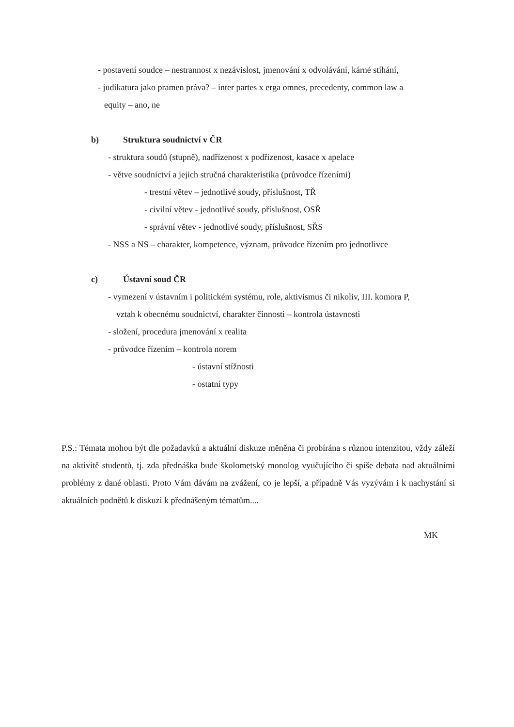- postavení soudce – nestrannost x nezávislost, jmenování x odvolávání, kárné stíhání,
- judikatura jako pramen práva? – inter partes x erga omnes, precedenty, common law a
equity – ano, ne
b) Struktura soudnictví v ČR
- struktura soudů (stupně), nadřízenost x podřízenost, kasace x apelace
- větve soudnictví a jejich stručná charakteristika (průvodce řízeními)
- trestní větev – jednotlivé soudy, příslušnost, TŘ
- civilní větev - jednotlivé soudy, příslušnost, OSŘ
- správní větev - jednotlivé soudy, příslušnost, SŘS
- NSS a NS – charakter, kompetence, význam, průvodce řízením pro jednotlivce
c) Ústavní soud ČR
- vymezení v ústavním i politickém systému, role, aktivismus či nikoliv, III. komora P,
vztah k obecnému soudnictví, charakter činnosti – kontrola ústavnosti
- složení, procedura jmenování x realita
- průvodce řízením – kontrola norem
- ústavní stížnosti
- ostatní typy
P.S.: Témata mohou být dle požadavků a aktuální diskuze měněna či probírána s různou intenzitou, vždy záleží na aktivitě studentů, tj. zda přednáška bude školometský monolog vyučujícího či spíše debata nad aktuálními problémy z dané oblasti. Proto Vám dávám na zvážení, co je lepší, a případně Vás vyzývám i k nachystání si aktuálních podnětů k diskuzi k přednášeným tématům....
MK